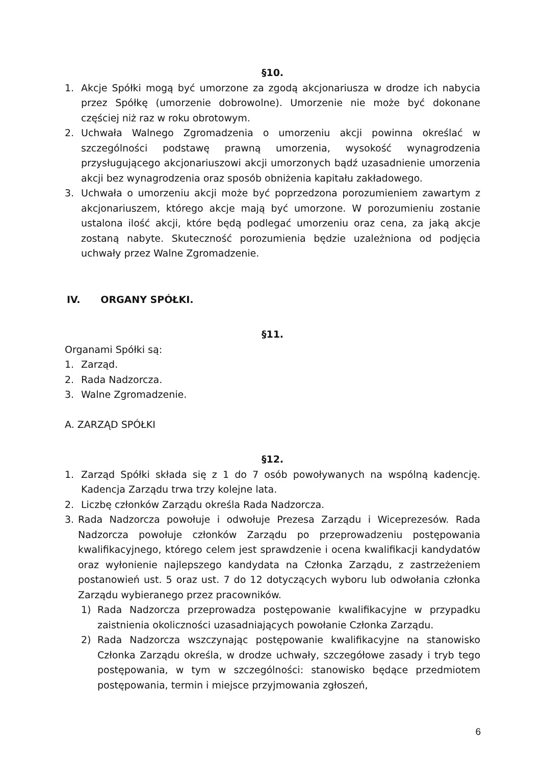§10.
1. Akcje Spółki mogą być umorzone za zgodą akcjonariusza w drodze ich nabycia przez Spółkę (umorzenie dobrowolne). Umorzenie nie może być dokonane częściej niż raz w roku obrotowym.
2. Uchwała Walnego Zgromadzenia o umorzeniu akcji powinna określać w szczególności podstawę prawną umorzenia, wysokość wynagrodzenia przysługującego akcjonariuszowi akcji umorzonych bądź uzasadnienie umorzenia akcji bez wynagrodzenia oraz sposób obniżenia kapitału zakładowego.
3. Uchwała o umorzeniu akcji może być poprzedzona porozumieniem zawartym z akcjonariuszem, którego akcje mają być umorzone. W porozumieniu zostanie ustalona ilość akcji, które będą podlegać umorzeniu oraz cena, za jaką akcje zostaną nabyte. Skuteczność porozumienia będzie uzależniona od podjęcia uchwały przez Walne Zgromadzenie.
IV. ORGANY SPÓŁKI.
§11.
Organami Spółki są:
1. Zarząd.
2. Rada Nadzorcza.
3. Walne Zgromadzenie.
A. ZARZĄD SPÓŁKI
§12.
1. Zarząd Spółki składa się z 1 do 7 osób powoływanych na wspólną kadencję. Kadencja Zarządu trwa trzy kolejne lata.
2. Liczbę członków Zarządu określa Rada Nadzorcza.
3. Rada Nadzorcza powołuje i odwołuje Prezesa Zarządu i Wiceprezesów. Rada Nadzorcza powołuje członków Zarządu po przeprowadzeniu postępowania kwalifikacyjnego, którego celem jest sprawdzenie i ocena kwalifikacji kandydatów oraz wyłonienie najlepszego kandydata na Członka Zarządu, z zastrzeżeniem postanowień ust. 5 oraz ust. 7 do 12 dotyczących wyboru lub odwołania członka Zarządu wybieranego przez pracowników.
1) Rada Nadzorcza przeprowadza postępowanie kwalifikacyjne w przypadku zaistnienia okoliczności uzasadniających powołanie Członka Zarządu.
2) Rada Nadzorcza wszczynając postępowanie kwalifikacyjne na stanowisko Członka Zarządu określa, w drodze uchwały, szczegółowe zasady i tryb tego postępowania, w tym w szczególności: stanowisko będące przedmiotem postępowania, termin i miejsce przyjmowania zgłoszeń,
6